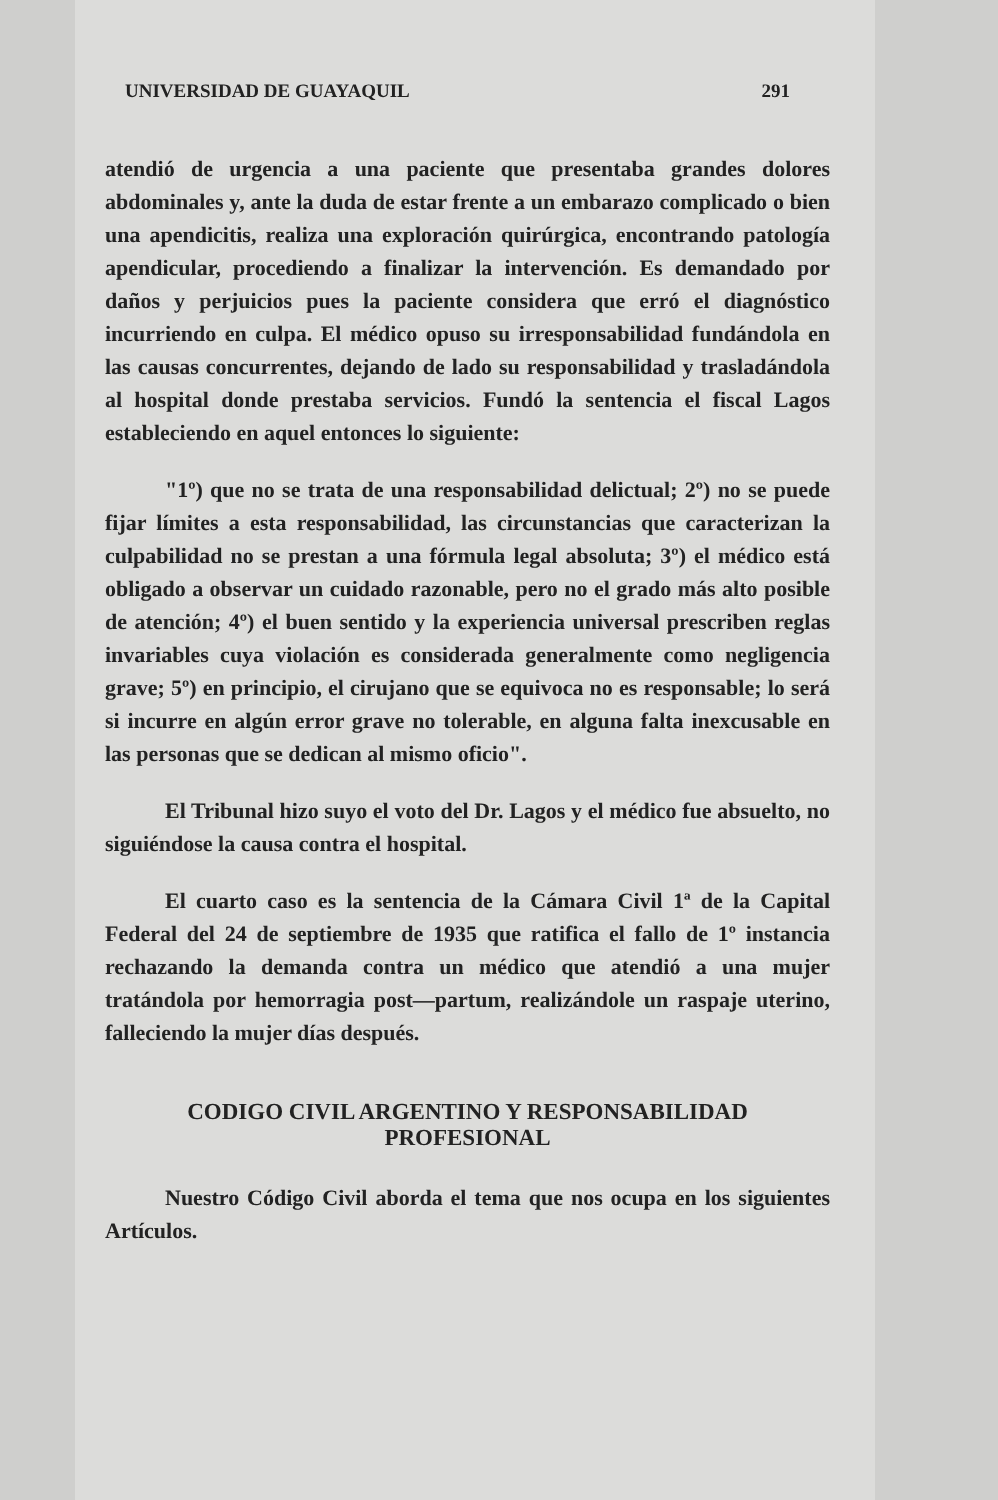UNIVERSIDAD DE GUAYAQUIL 291
atendió de urgencia a una paciente que presentaba grandes dolores abdominales y, ante la duda de estar frente a un embarazo complicado o bien una apendicitis, realiza una exploración quirúrgica, encontrando patología apendicular, procediendo a finalizar la intervención. Es demandado por daños y perjuicios pues la paciente considera que erró el diagnóstico incurriendo en culpa. El médico opuso su irresponsabilidad fundándola en las causas concurrentes, dejando de lado su responsabilidad y trasladándola al hospital donde prestaba servicios. Fundó la sentencia el fiscal Lagos estableciendo en aquel entonces lo siguiente:
"1º) que no se trata de una responsabilidad delictual; 2º) no se puede fijar límites a esta responsabilidad, las circunstancias que caracterizan la culpabilidad no se prestan a una fórmula legal absoluta; 3º) el médico está obligado a observar un cuidado razonable, pero no el grado más alto posible de atención; 4º) el buen sentido y la experiencia universal prescriben reglas invariables cuya violación es considerada generalmente como negligencia grave; 5º) en principio, el cirujano que se equivoca no es responsable; lo será si incurre en algún error grave no tolerable, en alguna falta inexcusable en las personas que se dedican al mismo oficio".
El Tribunal hizo suyo el voto del Dr. Lagos y el médico fue absuelto, no siguiéndose la causa contra el hospital.
El cuarto caso es la sentencia de la Cámara Civil 1ª de la Capital Federal del 24 de septiembre de 1935 que ratifica el fallo de 1º instancia rechazando la demanda contra un médico que atendió a una mujer tratándola por hemorragia post—partum, realizándole un raspaje uterino, falleciendo la mujer días después.
CODIGO CIVIL ARGENTINO Y RESPONSABILIDAD
PROFESIONAL
Nuestro Código Civil aborda el tema que nos ocupa en los siguientes Artículos.